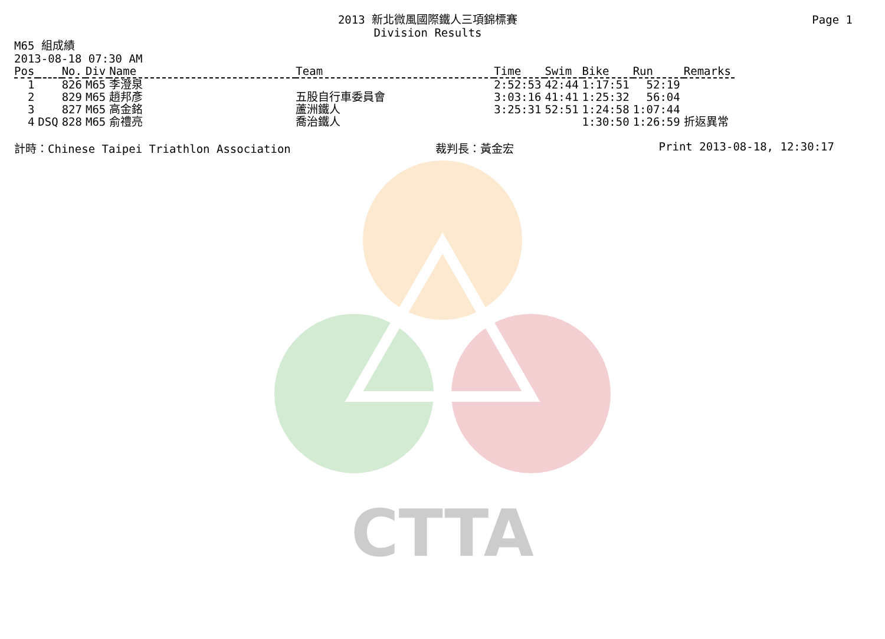CTTA
Page 1
2013 新北微風國際鐵人三項錦標賽
Division Results
M65 組成績
2013-08-18 07:30 AM
| Pos | | No. | Div | Name | Team | Time | Swim | Bike | Run | Remarks |
| --- | --- | --- | --- | --- | --- | --- | --- | --- | --- | --- |
| 1 | | 826 | M65 | 李澄泉 | | 2:52:53 | 42:44 | 1:17:51 | 52:19 | |
| 2 | | 829 | M65 | 趙邦彥 | 五股自行車委員會 | 3:03:16 | 41:41 | 1:25:32 | 56:04 | |
| 3 | | 827 | M65 | 高金銘 | 蘆洲鐵人 | 3:25:31 | 52:51 | 1:24:58 | 1:07:44 | |
| 4 | DSQ | 828 | M65 | 俞禮亮 | 喬治鐵人 | | | 1:30:50 | 1:26:59 | 折返異常 |
計時：Chinese Taipei Triathlon Association 裁判長：黃金宏 Print 2013-08-18, 12:30:17